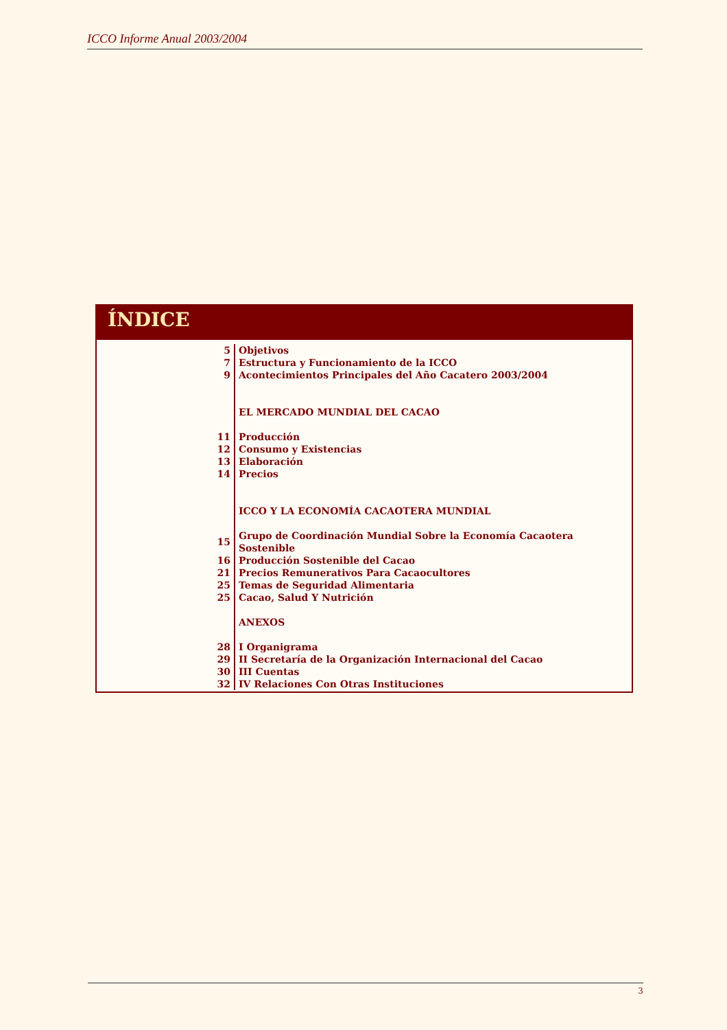ICCO Informe Anual 2003/2004
ÍNDICE
| 5 | Objetivos |
| 7 | Estructura y Funcionamiento de la ICCO |
| 9 | Acontecimientos Principales del Año Cacatero 2003/2004 |
| | EL MERCADO MUNDIAL DEL CACAO |
| 11 | Producción |
| 12 | Consumo y Existencias |
| 13 | Elaboración |
| 14 | Precios |
| | ICCO Y LA ECONOMÍA CACAOTERA MUNDIAL |
| 15 | Grupo de Coordinación Mundial Sobre la Economía Cacaotera Sostenible |
| 16 | Producción Sostenible del Cacao |
| 21 | Precios Remunerativos Para Cacaocultores |
| 25 | Temas de Seguridad Alimentaria |
| 25 | Cacao, Salud Y Nutrición |
| | ANEXOS |
| 28 | I Organigrama |
| 29 | II Secretaría de la Organización Internacional del Cacao |
| 30 | III Cuentas |
| 32 | IV Relaciones Con Otras Instituciones |
3